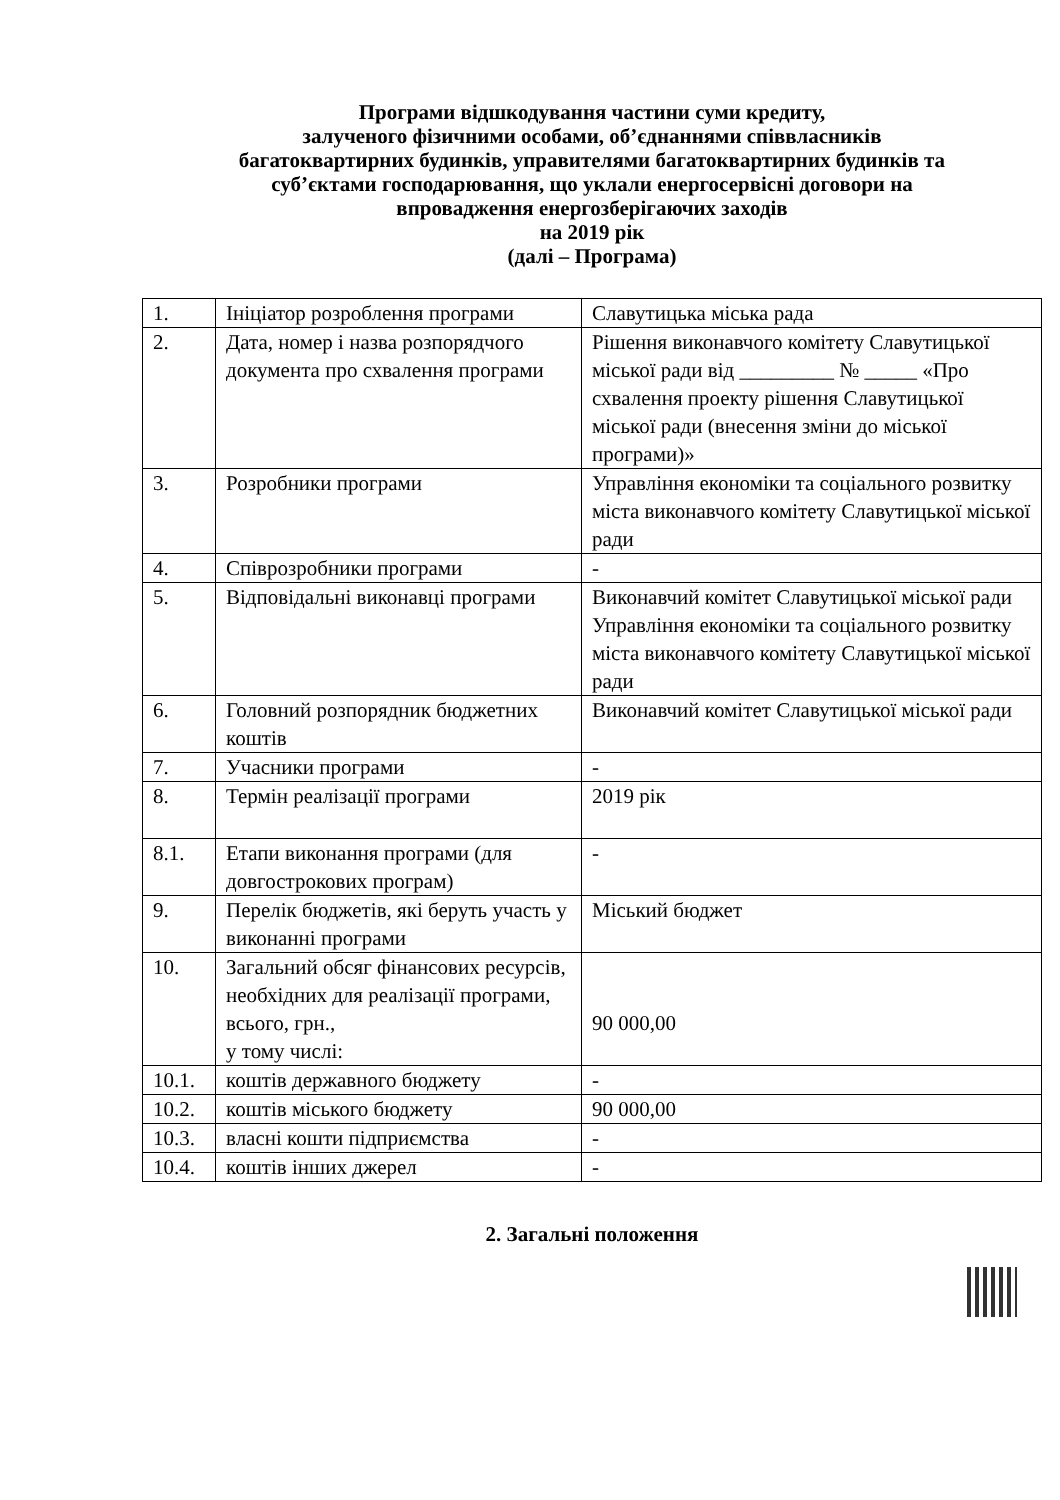Програми відшкодування частини суми кредиту,
залученого фізичними особами, об’єднаннями співвласників
багатоквартирних будинків, управителями багатоквартирних будинків та
суб’єктами господарювання, що уклали енергосервісні договори на
впровадження енергозберігаючих заходів
на 2019 рік
(далі – Програма)
| 1. | Ініціатор розроблення програми | Славутицька міська рада |
| 2. | Дата, номер і назва розпорядчого документа про схвалення програми | Рішення виконавчого комітету Славутицької міської ради від _________ № _____ «Про схвалення проекту рішення Славутицької міської ради (внесення зміни до міської програми)» |
| 3. | Розробники програми | Управління економіки та соціального розвитку міста виконавчого комітету Славутицької міської ради |
| 4. | Співрозробники програми | - |
| 5. | Відповідальні виконавці програми | Виконавчий комітет Славутицької міської ради Управління економіки та соціального розвитку міста виконавчого комітету Славутицької міської ради |
| 6. | Головний розпорядник бюджетних коштів | Виконавчий комітет Славутицької міської ради |
| 7. | Учасники програми | - |
| 8. | Термін реалізації програми | 2019 рік |
| 8.1. | Етапи виконання програми (для довгострокових програм) | - |
| 9. | Перелік бюджетів, які беруть участь у виконанні програми | Міський бюджет |
| 10. | Загальний обсяг фінансових ресурсів, необхідних для реалізації програми, всього, грн., у тому числі: | 90 000,00 |
| 10.1. | коштів державного бюджету | - |
| 10.2. | коштів міського бюджету | 90 000,00 |
| 10.3. | власні кошти підприємства | - |
| 10.4. | коштів інших джерел | - |
2. Загальні положення